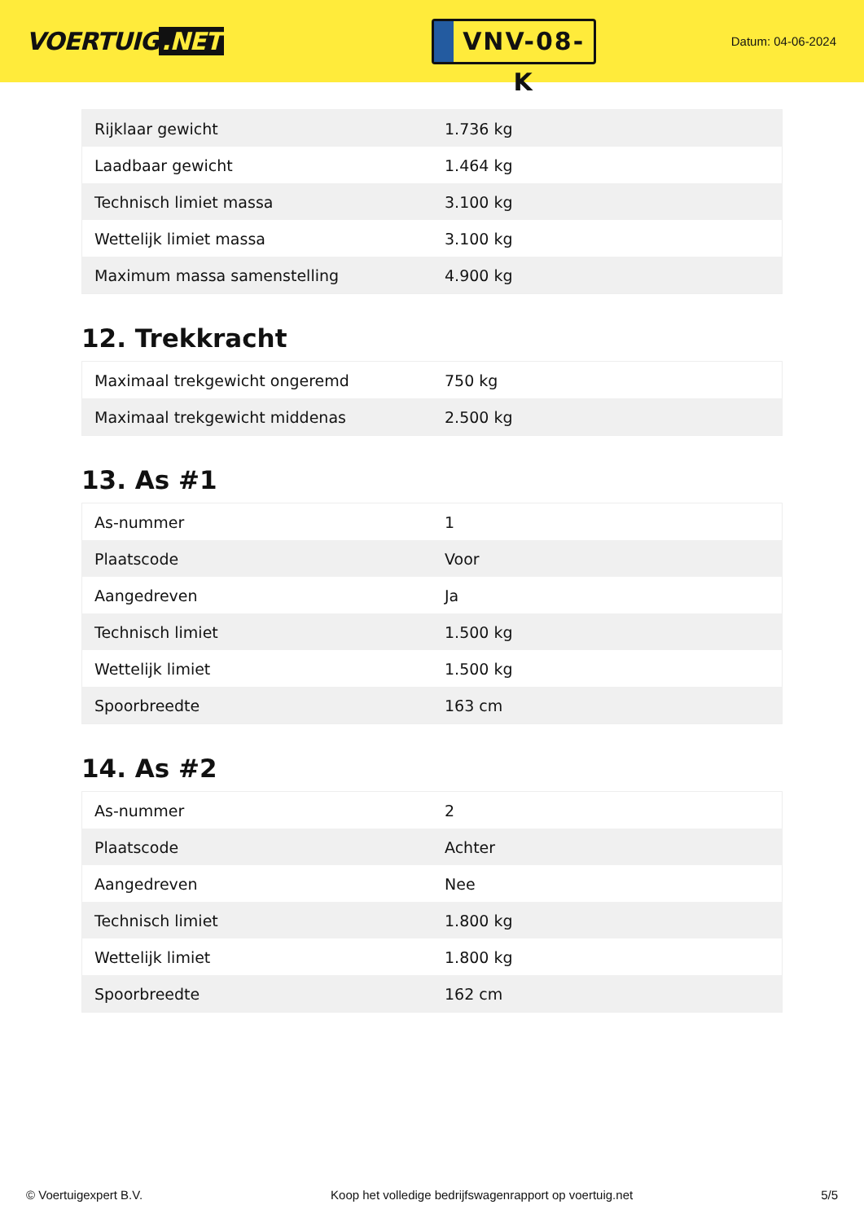VOERTUIG.NET
VNV-08-K
Datum: 04-06-2024
| Rijklaar gewicht | 1.736 kg |
| Laadbaar gewicht | 1.464 kg |
| Technisch limiet massa | 3.100 kg |
| Wettelijk limiet massa | 3.100 kg |
| Maximum massa samenstelling | 4.900 kg |
12. Trekkracht
| Maximaal trekgewicht ongeremd | 750 kg |
| Maximaal trekgewicht middenas | 2.500 kg |
13. As #1
| As-nummer | 1 |
| Plaatscode | Voor |
| Aangedreven | Ja |
| Technisch limiet | 1.500 kg |
| Wettelijk limiet | 1.500 kg |
| Spoorbreedte | 163 cm |
14. As #2
| As-nummer | 2 |
| Plaatscode | Achter |
| Aangedreven | Nee |
| Technisch limiet | 1.800 kg |
| Wettelijk limiet | 1.800 kg |
| Spoorbreedte | 162 cm |
© Voertuigexpert B.V. Koop het volledige bedrijfswagenrapport op voertuig.net 5/5